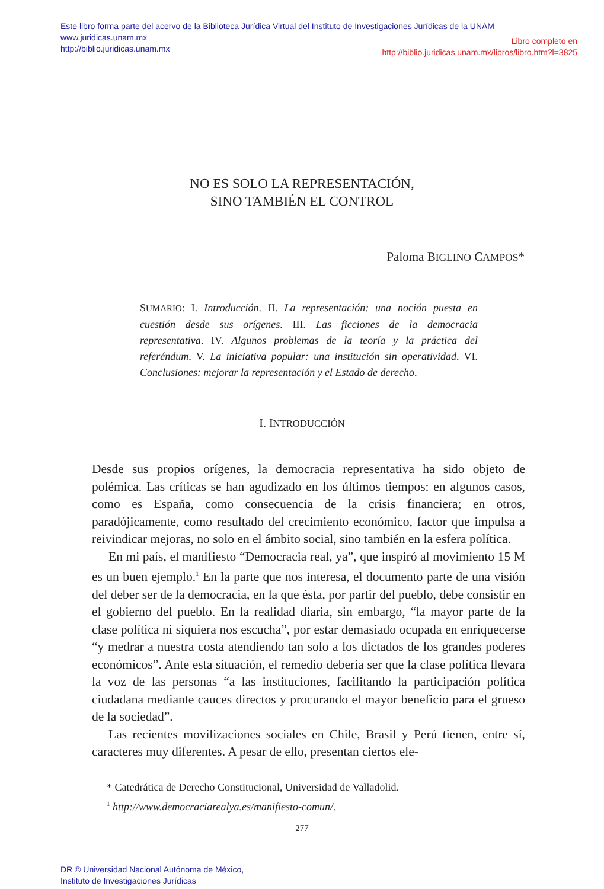Este libro forma parte del acervo de la Biblioteca Jurídica Virtual del Instituto de Investigaciones Jurídicas de la UNAM
www.juridicas.unam.mx
http://biblio.juridicas.unam.mx
Libro completo en
http://biblio.juridicas.unam.mx/libros/libro.htm?l=3825
NO ES SOLO LA REPRESENTACIÓN,
SINO TAMBIÉN EL CONTROL
Paloma BIGLINO CAMPOS*
SUMARIO: I. Introducción. II. La representación: una noción puesta en cuestión desde sus orígenes. III. Las ficciones de la democracia representativa. IV. Algunos problemas de la teoría y la práctica del referéndum. V. La iniciativa popular: una institución sin operatividad. VI. Conclusiones: mejorar la representación y el Estado de derecho.
I. INTRODUCCIÓN
Desde sus propios orígenes, la democracia representativa ha sido objeto de polémica. Las críticas se han agudizado en los últimos tiempos: en algunos casos, como es España, como consecuencia de la crisis financiera; en otros, paradójicamente, como resultado del crecimiento económico, factor que impulsa a reivindicar mejoras, no solo en el ámbito social, sino también en la esfera política.
En mi país, el manifiesto “Democracia real, ya”, que inspiró al movimiento 15 M es un buen ejemplo.<sup>1</sup> En la parte que nos interesa, el documento parte de una visión del deber ser de la democracia, en la que ésta, por partir del pueblo, debe consistir en el gobierno del pueblo. En la realidad diaria, sin embargo, “la mayor parte de la clase política ni siquiera nos escucha”, por estar demasiado ocupada en enriquecerse “y medrar a nuestra costa atendiendo tan solo a los dictados de los grandes poderes económicos”. Ante esta situación, el remedio debería ser que la clase política llevara la voz de las personas “a las instituciones, facilitando la participación política ciudadana mediante cauces directos y procurando el mayor beneficio para el grueso de la sociedad”.
Las recientes movilizaciones sociales en Chile, Brasil y Perú tienen, entre sí, caracteres muy diferentes. A pesar de ello, presentan ciertos ele-
* Catedrática de Derecho Constitucional, Universidad de Valladolid.
<sup>1</sup> http://www.democraciarealya.es/manifiesto-comun/.
277
DR © Universidad Nacional Autónoma de México,
Instituto de Investigaciones Jurídicas